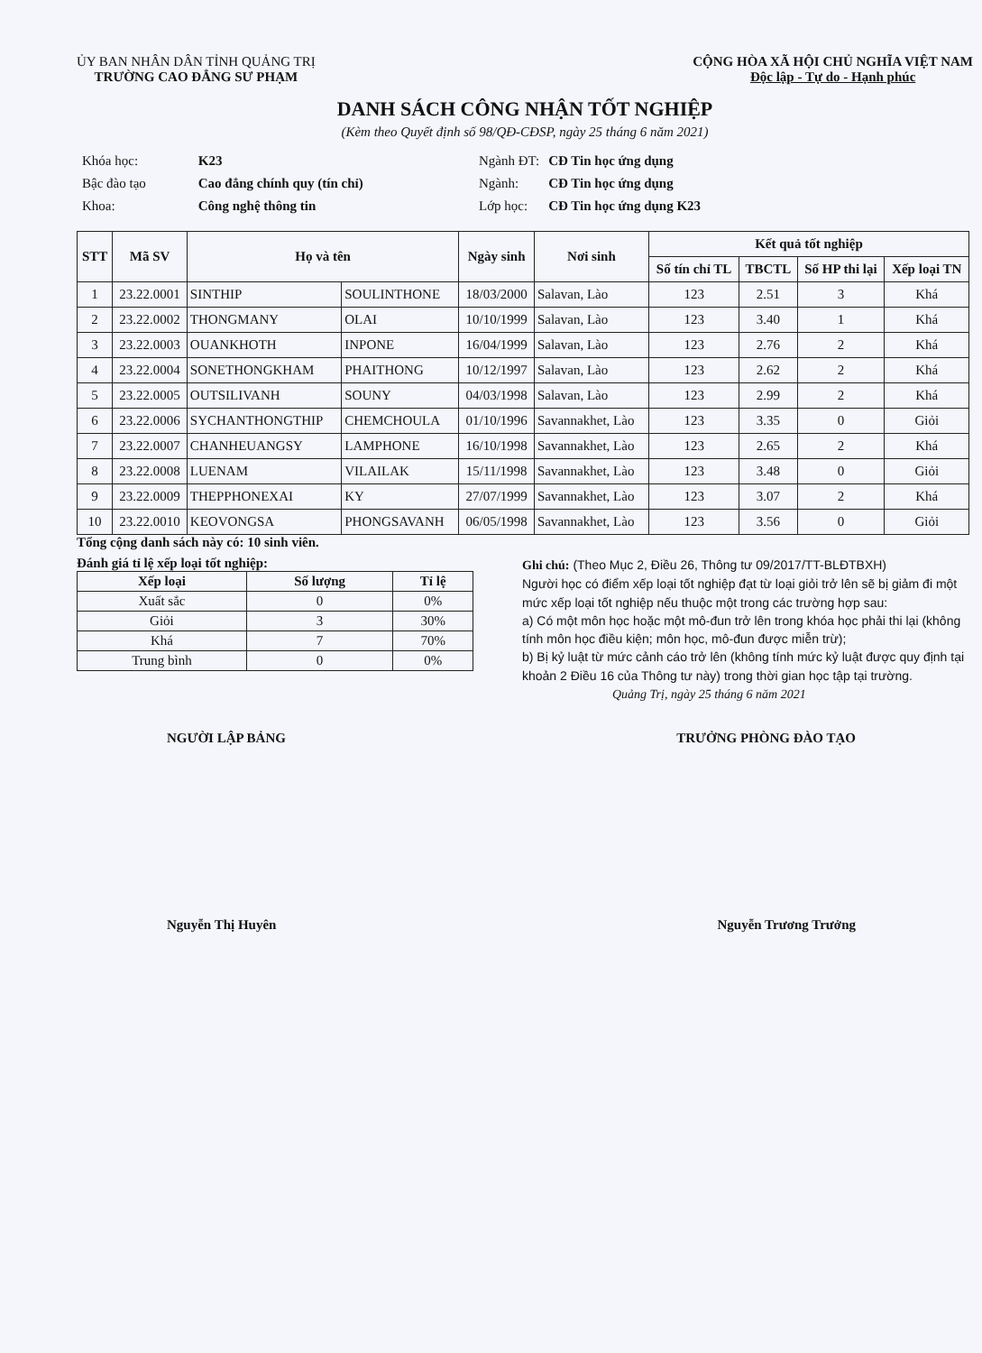ỦY BAN NHÂN DÂN TỈNH QUẢNG TRỊ
TRƯỜNG CAO ĐẲNG SƯ PHẠM
CỘNG HÒA XÃ HỘI CHỦ NGHĨA VIỆT NAM
Độc lập - Tự do - Hạnh phúc
DANH SÁCH CÔNG NHẬN TỐT NGHIỆP
(Kèm theo Quyết định số 98/QĐ-CĐSP, ngày 25 tháng 6 năm 2021)
| Khóa học: | K23 |
| Bậc đào tạo | Cao đẳng chính quy (tín chỉ) |
| Khoa: | Công nghệ thông tin |
| Ngành ĐT: | CĐ Tin học ứng dụng |
| Ngành: | CĐ Tin học ứng dụng |
| Lớp học: | CĐ Tin học ứng dụng K23 |
| STT | Mã SV | Họ và tên | | Ngày sinh | Nơi sinh | Kết quả tốt nghiệp | | | |
| --- | --- | --- | --- | --- | --- | --- | --- | --- | --- |
| | | | | | | Số tín chỉ TL | TBCTL | Số HP thi lại | Xếp loại TN |
| 1 | 23.22.0001 | SINTHIP | SOULINTHONE | 18/03/2000 | Salavan, Lào | 123 | 2.51 | 3 | Khá |
| 2 | 23.22.0002 | THONGMANY | OLAI | 10/10/1999 | Salavan, Lào | 123 | 3.40 | 1 | Khá |
| 3 | 23.22.0003 | OUANKHOTH | INPONE | 16/04/1999 | Salavan, Lào | 123 | 2.76 | 2 | Khá |
| 4 | 23.22.0004 | SONETHONGKHAM | PHAITHONG | 10/12/1997 | Salavan, Lào | 123 | 2.62 | 2 | Khá |
| 5 | 23.22.0005 | OUTSILIVANH | SOUNY | 04/03/1998 | Salavan, Lào | 123 | 2.99 | 2 | Khá |
| 6 | 23.22.0006 | SYCHANTHONGTHIP | CHEMCHOULA | 01/10/1996 | Savannakhet, Lào | 123 | 3.35 | 0 | Giỏi |
| 7 | 23.22.0007 | CHANHEUANGSY | LAMPHONE | 16/10/1998 | Savannakhet, Lào | 123 | 2.65 | 2 | Khá |
| 8 | 23.22.0008 | LUENAM | VILAILAK | 15/11/1998 | Savannakhet, Lào | 123 | 3.48 | 0 | Giỏi |
| 9 | 23.22.0009 | THEPPHONEXAI | KY | 27/07/1999 | Savannakhet, Lào | 123 | 3.07 | 2 | Khá |
| 10 | 23.22.0010 | KEOVONGSA | PHONGSAVANH | 06/05/1998 | Savannakhet, Lào | 123 | 3.56 | 0 | Giỏi |
Tổng cộng danh sách này có: 10 sinh viên.
Đánh giá tỉ lệ xếp loại tốt nghiệp:
| Xếp loại | Số lượng | Tỉ lệ |
| --- | --- | --- |
| Xuất sắc | 0 | 0% |
| Giỏi | 3 | 30% |
| Khá | 7 | 70% |
| Trung bình | 0 | 0% |
Ghi chú: (Theo Mục 2, Điều 26, Thông tư 09/2017/TT-BLĐTBXH)
Người học có điểm xếp loại tốt nghiệp đạt từ loại giỏi trở lên sẽ bị giảm đi một mức xếp loại tốt nghiệp nếu thuộc một trong các trường hợp sau:
a) Có một môn học hoặc một mô-đun trở lên trong khóa học phải thi lại (không tính môn học điều kiện; môn học, mô-đun được miễn trừ);
b) Bị kỷ luật từ mức cảnh cáo trở lên (không tính mức kỷ luật được quy định tại khoản 2 Điều 16 của Thông tư này) trong thời gian học tập tại trường.
Quảng Trị, ngày 25 tháng 6 năm 2021
NGƯỜI LẬP BẢNG TRƯỞNG PHÒNG ĐÀO TẠO
Nguyễn Thị Huyên Nguyễn Trương Trưởng